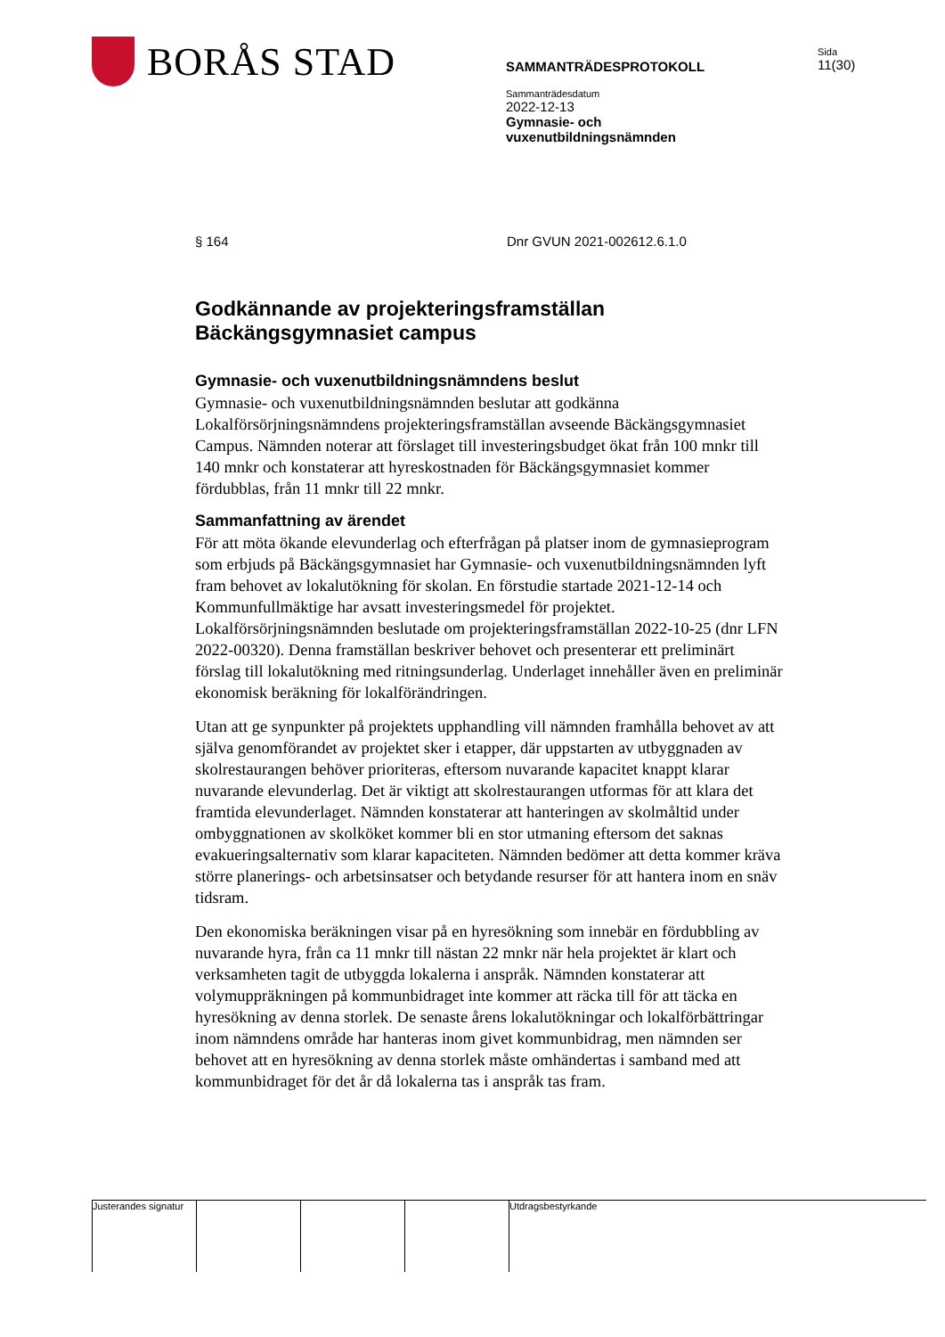BORÅS STAD
SAMMANTRÄDESPROTOKOLL
Sammanträdesdatum
2022-12-13
Gymnasie- och
vuxenutbildningsnämnden
Sida
11(30)
§ 164 Dnr GVUN 2021-002612.6.1.0
Godkännande av projekteringsframställan Bäckängsgymnasiet campus
Gymnasie- och vuxenutbildningsnämndens beslut
Gymnasie- och vuxenutbildningsnämnden beslutar att godkänna Lokalförsörjningsnämndens projekteringsframställan avseende Bäckängsgymnasiet Campus. Nämnden noterar att förslaget till investeringsbudget ökat från 100 mnkr till 140 mnkr och konstaterar att hyreskostnaden för Bäckängsgymnasiet kommer fördubblas, från 11 mnkr till 22 mnkr.
Sammanfattning av ärendet
För att möta ökande elevunderlag och efterfrågan på platser inom de gymnasieprogram som erbjuds på Bäckängsgymnasiet har Gymnasie- och vuxenutbildningsnämnden lyft fram behovet av lokalutökning för skolan. En förstudie startade 2021-12-14 och Kommunfullmäktige har avsatt investeringsmedel för projektet. Lokalförsörjningsnämnden beslutade om projekteringsframställan 2022-10-25 (dnr LFN 2022-00320). Denna framställan beskriver behovet och presenterar ett preliminärt förslag till lokalutökning med ritningsunderlag. Underlaget innehåller även en preliminär ekonomisk beräkning för lokalförändringen.
Utan att ge synpunkter på projektets upphandling vill nämnden framhålla behovet av att själva genomförandet av projektet sker i etapper, där uppstarten av utbyggnaden av skolrestaurangen behöver prioriteras, eftersom nuvarande kapacitet knappt klarar nuvarande elevunderlag. Det är viktigt att skolrestaurangen utformas för att klara det framtida elevunderlaget. Nämnden konstaterar att hanteringen av skolmåltid under ombyggnationen av skolköket kommer bli en stor utmaning eftersom det saknas evakueringsalternativ som klarar kapaciteten. Nämnden bedömer att detta kommer kräva större planerings- och arbetsinsatser och betydande resurser för att hantera inom en snäv tidsram.
Den ekonomiska beräkningen visar på en hyresökning som innebär en fördubbling av nuvarande hyra, från ca 11 mnkr till nästan 22 mnkr när hela projektet är klart och verksamheten tagit de utbyggda lokalerna i anspråk. Nämnden konstaterar att volymuppräkningen på kommunbidraget inte kommer att räcka till för att täcka en hyresökning av denna storlek. De senaste årens lokalutökningar och lokalförbättringar inom nämndens område har hanteras inom givet kommunbidrag, men nämnden ser behovet att en hyresökning av denna storlek måste omhändertas i samband med att kommunbidraget för det år då lokalerna tas i anspråk tas fram.
Justerandes signatur
Utdragsbestyrkande